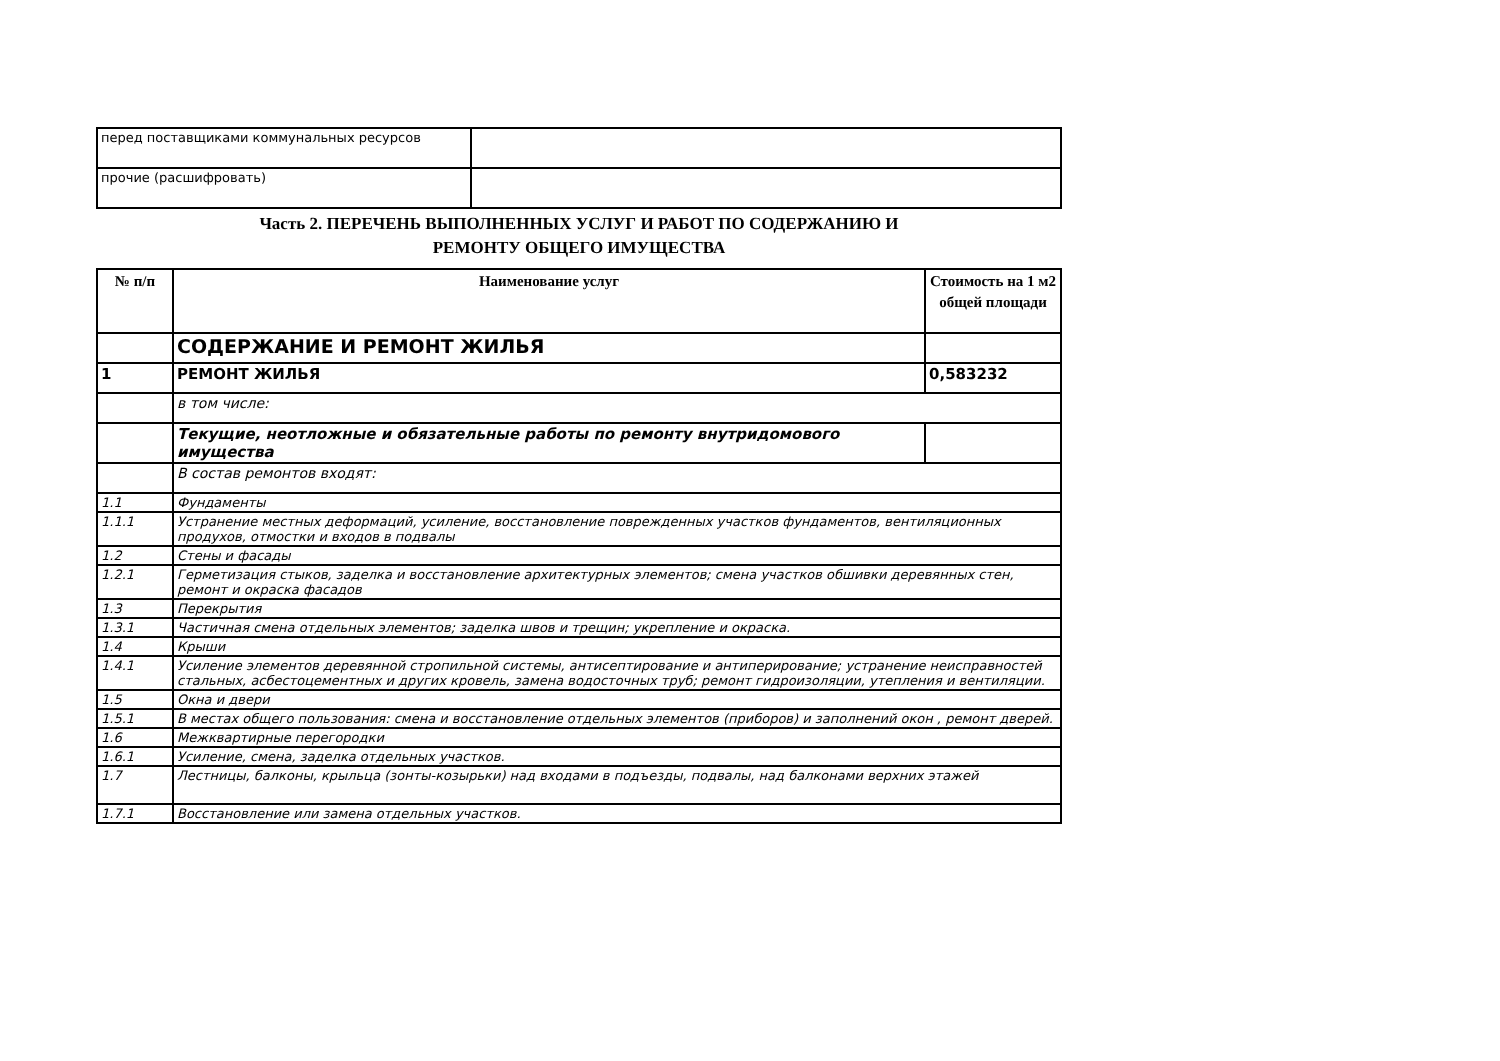| перед поставщиками коммунальных ресурсов | |
| прочие (расшифровать) | |
Часть 2. ПЕРЕЧЕНЬ ВЫПОЛНЕННЫХ УСЛУГ И РАБОТ ПО СОДЕРЖАНИЮ И
РЕМОНТУ ОБЩЕГО ИМУЩЕСТВА
| № п/п | Наименование услуг | Стоимость на 1 м2 общей площади |
| --- | --- | --- |
| | СОДЕРЖАНИЕ И РЕМОНТ ЖИЛЬЯ | |
| 1 | РЕМОНТ ЖИЛЬЯ | 0,583232 |
| | в том числе: | |
| | Текущие, неотложные и обязательные работы по ремонту внутридомового имущества | |
| | В состав ремонтов входят: | |
| 1.1 | Фундаменты | |
| 1.1.1 | Устранение местных деформаций, усиление, восстановление поврежденных участков фундаментов, вентиляционных продухов, отмостки и входов в подвалы | |
| 1.2 | Стены и фасады | |
| 1.2.1 | Герметизация стыков, заделка и восстановление архитектурных элементов; смена участков обшивки деревянных стен, ремонт и окраска фасадов | |
| 1.3 | Перекрытия | |
| 1.3.1 | Частичная смена отдельных элементов; заделка швов и трещин; укрепление и окраска. | |
| 1.4 | Крыши | |
| 1.4.1 | Усиление элементов деревянной стропильной системы, антисептирование и антиперирование; устранение неисправностей стальных, асбестоцементных и других кровель, замена водосточных труб; ремонт гидроизоляции, утепления и вентиляции. | |
| 1.5 | Окна и двери | |
| 1.5.1 | В местах общего пользования: смена и восстановление отдельных элементов (приборов) и заполнений окон , ремонт дверей. | |
| 1.6 | Межквартирные перегородки | |
| 1.6.1 | Усиление, смена, заделка отдельных участков. | |
| 1.7 | Лестницы, балконы, крыльца (зонты-козырьки) над входами в подъезды, подвалы, над балконами верхних этажей | |
| 1.7.1 | Восстановление или замена отдельных участков. | |